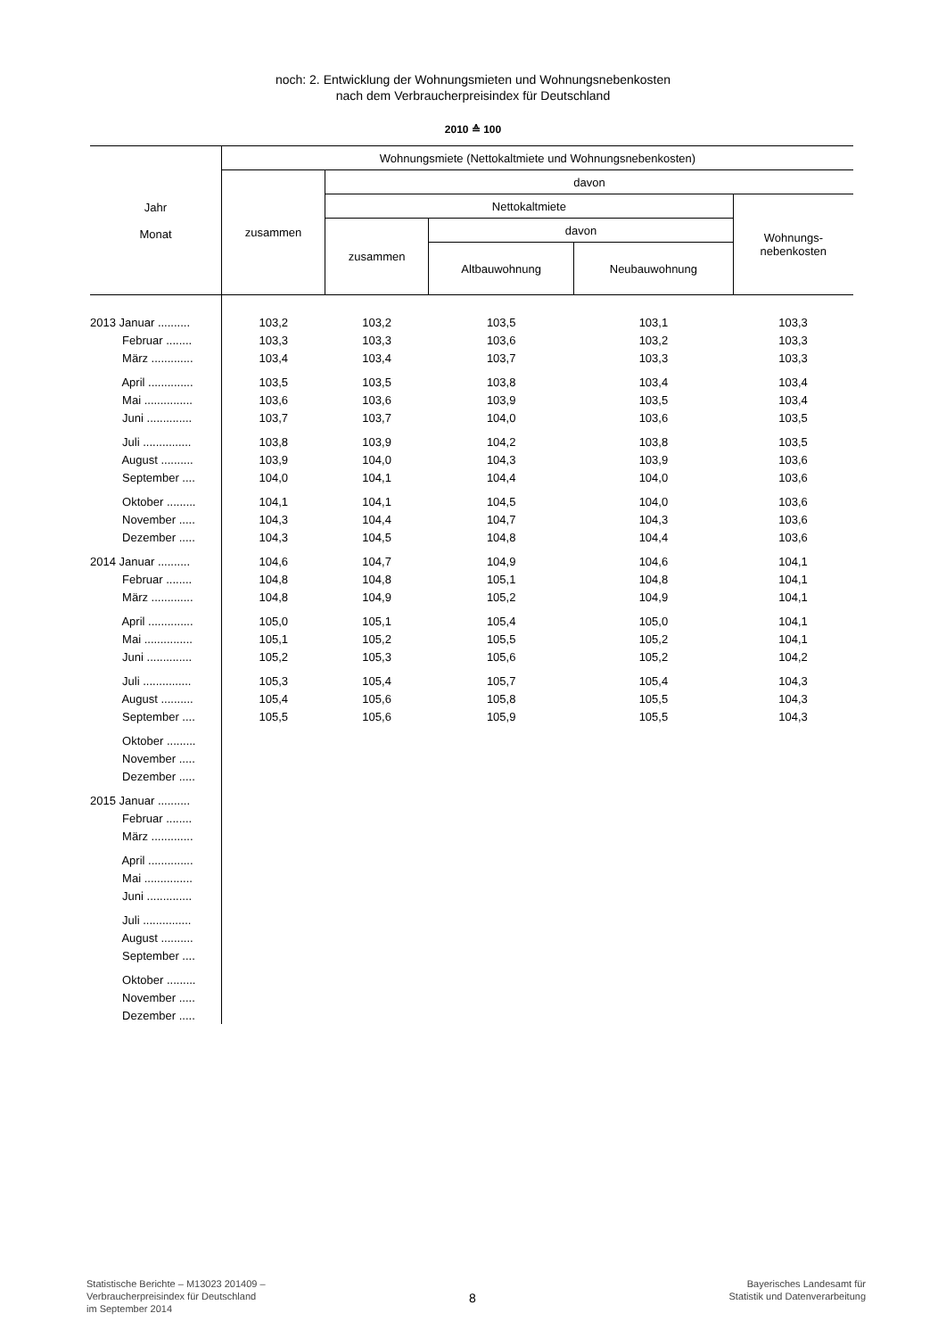noch: 2. Entwicklung der Wohnungsmieten und Wohnungsnebenkosten
nach dem Verbraucherpreisindex für Deutschland
2010 ≙ 100
| Jahr Monat | Wohnungsmiete (Nettokaltmiete und Wohnungsnebenkosten) | | | | |
| --- | --- | --- | --- | --- | --- |
| | zusammen | davon | | | |
| | | Nettokaltmiete | | | Wohnungs- nebenkosten |
| | | zusammen | davon | | |
| | | | Altbauwohnung | Neubauwohnung | |
| 2013 Januar .......... | 103,2 | 103,2 | 103,5 | 103,1 | 103,3 |
| Februar ........ | 103,3 | 103,3 | 103,6 | 103,2 | 103,3 |
| März ............. | 103,4 | 103,4 | 103,7 | 103,3 | 103,3 |
| April .............. | 103,5 | 103,5 | 103,8 | 103,4 | 103,4 |
| Mai ............... | 103,6 | 103,6 | 103,9 | 103,5 | 103,4 |
| Juni .............. | 103,7 | 103,7 | 104,0 | 103,6 | 103,5 |
| Juli ............... | 103,8 | 103,9 | 104,2 | 103,8 | 103,5 |
| August .......... | 103,9 | 104,0 | 104,3 | 103,9 | 103,6 |
| September .... | 104,0 | 104,1 | 104,4 | 104,0 | 103,6 |
| Oktober ......... | 104,1 | 104,1 | 104,5 | 104,0 | 103,6 |
| November ..... | 104,3 | 104,4 | 104,7 | 104,3 | 103,6 |
| Dezember ..... | 104,3 | 104,5 | 104,8 | 104,4 | 103,6 |
| 2014 Januar .......... | 104,6 | 104,7 | 104,9 | 104,6 | 104,1 |
| Februar ........ | 104,8 | 104,8 | 105,1 | 104,8 | 104,1 |
| März ............. | 104,8 | 104,9 | 105,2 | 104,9 | 104,1 |
| April .............. | 105,0 | 105,1 | 105,4 | 105,0 | 104,1 |
| Mai ............... | 105,1 | 105,2 | 105,5 | 105,2 | 104,1 |
| Juni .............. | 105,2 | 105,3 | 105,6 | 105,2 | 104,2 |
| Juli ............... | 105,3 | 105,4 | 105,7 | 105,4 | 104,3 |
| August .......... | 105,4 | 105,6 | 105,8 | 105,5 | 104,3 |
| September .... | 105,5 | 105,6 | 105,9 | 105,5 | 104,3 |
| Oktober ......... | | | | | |
| November ..... | | | | | |
| Dezember ..... | | | | | |
| 2015 Januar .......... | | | | | |
| Februar ........ | | | | | |
| März ............. | | | | | |
| April .............. | | | | | |
| Mai ............... | | | | | |
| Juni .............. | | | | | |
| Juli ............... | | | | | |
| August .......... | | | | | |
| September .... | | | | | |
| Oktober ......... | | | | | |
| November ..... | | | | | |
| Dezember ..... | | | | | |
Statistische Berichte – M13023 201409 –
Verbraucherpreisindex für Deutschland
im September 2014
8
Bayerisches Landesamt für
Statistik und Datenverarbeitung